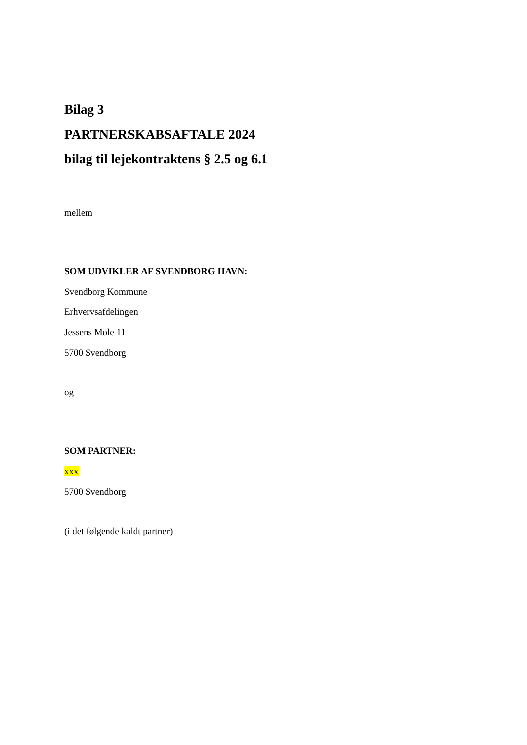Bilag 3
PARTNERSKABSAFTALE 2024
bilag til lejekontraktens § 2.5 og 6.1
mellem
SOM UDVIKLER AF SVENDBORG HAVN:
Svendborg Kommune
Erhvervsafdelingen
Jessens Mole 11
5700 Svendborg
og
SOM PARTNER:
xxx
5700 Svendborg
(i det følgende kaldt partner)